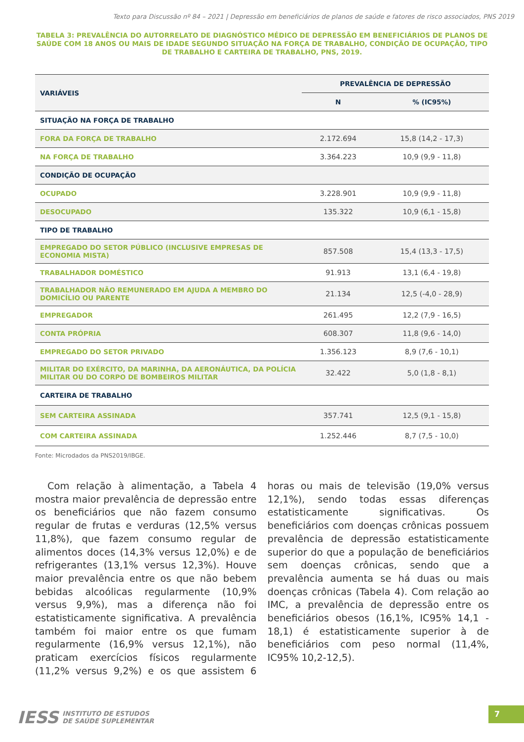Texto para Discussão nº 84 – 2021 | Depressão em beneficiários de planos de saúde e fatores de risco associados, PNS 2019
TABELA 3: PREVALÊNCIA DO AUTORRELATO DE DIAGNÓSTICO MÉDICO DE DEPRESSÃO EM BENEFICIÁRIOS DE PLANOS DE SAÚDE COM 18 ANOS OU MAIS DE IDADE SEGUNDO SITUAÇÃO NA FORÇA DE TRABALHO, CONDIÇÃO DE OCUPAÇÃO, TIPO DE TRABALHO E CARTEIRA DE TRABALHO, PNS, 2019.
| VARIÁVEIS | PREVALÊNCIA DE DEPRESSÃO | |
| --- | --- | --- |
| | N | % (IC95%) |
| SITUAÇÃO NA FORÇA DE TRABALHO | | |
| FORA DA FORÇA DE TRABALHO | 2.172.694 | 15,8 (14,2 - 17,3) |
| NA FORÇA DE TRABALHO | 3.364.223 | 10,9 (9,9 - 11,8) |
| CONDIÇÃO DE OCUPAÇÃO | | |
| OCUPADO | 3.228.901 | 10,9 (9,9 - 11,8) |
| DESOCUPADO | 135.322 | 10,9 (6,1 - 15,8) |
| TIPO DE TRABALHO | | |
| EMPREGADO DO SETOR PÚBLICO (INCLUSIVE EMPRESAS DE ECONOMIA MISTA) | 857.508 | 15,4 (13,3 - 17,5) |
| TRABALHADOR DOMÉSTICO | 91.913 | 13,1 (6,4 - 19,8) |
| TRABALHADOR NÃO REMUNERADO EM AJUDA A MEMBRO DO DOMICÍLIO OU PARENTE | 21.134 | 12,5 (-4,0 - 28,9) |
| EMPREGADOR | 261.495 | 12,2 (7,9 - 16,5) |
| CONTA PRÓPRIA | 608.307 | 11,8 (9,6 - 14,0) |
| EMPREGADO DO SETOR PRIVADO | 1.356.123 | 8,9 (7,6 - 10,1) |
| MILITAR DO EXÉRCITO, DA MARINHA, DA AERONÁUTICA, DA POLÍCIA MILITAR OU DO CORPO DE BOMBEIROS MILITAR | 32.422 | 5,0 (1,8 - 8,1) |
| CARTEIRA DE TRABALHO | | |
| SEM CARTEIRA ASSINADA | 357.741 | 12,5 (9,1 - 15,8) |
| COM CARTEIRA ASSINADA | 1.252.446 | 8,7 (7,5 - 10,0) |
Fonte: Microdados da PNS2019/IBGE.
Com relação à alimentação, a Tabela 4 mostra maior prevalência de depressão entre os beneficiários que não fazem consumo regular de frutas e verduras (12,5% versus 11,8%), que fazem consumo regular de alimentos doces (14,3% versus 12,0%) e de refrigerantes (13,1% versus 12,3%). Houve maior prevalência entre os que não bebem bebidas alcoólicas regularmente (10,9% versus 9,9%), mas a diferença não foi estatisticamente significativa. A prevalência também foi maior entre os que fumam regularmente (16,9% versus 12,1%), não praticam exercícios físicos regularmente (11,2% versus 9,2%) e os que assistem 6 horas ou mais de televisão (19,0% versus 12,1%), sendo todas essas diferenças estatisticamente significativas. Os beneficiários com doenças crônicas possuem prevalência de depressão estatisticamente superior do que a população de beneficiários sem doenças crônicas, sendo que a prevalência aumenta se há duas ou mais doenças crônicas (Tabela 4). Com relação ao IMC, a prevalência de depressão entre os beneficiários obesos (16,1%, IC95% 14,1 - 18,1) é estatisticamente superior à de beneficiários com peso normal (11,4%, IC95% 10,2-12,5).
IESS INSTITUTO DE ESTUDOS
DE SAÚDE SUPLEMENTAR
7